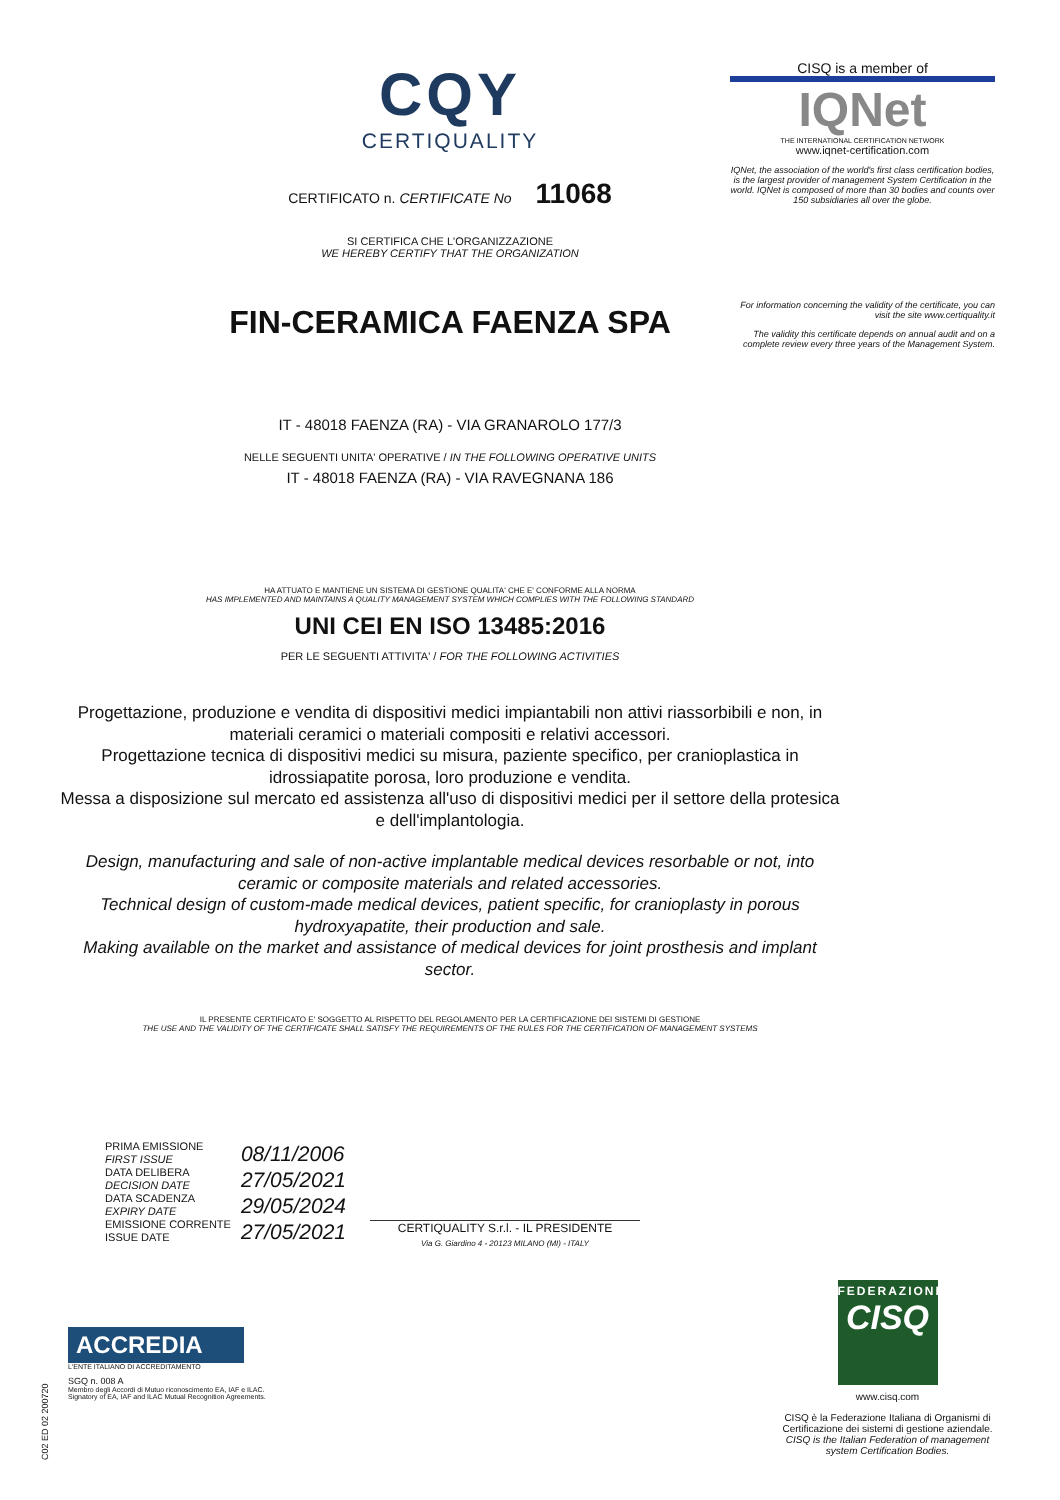CQY
CERTIQUALITY
CERTIFICATO n. CERTIFICATE No 11068
SI CERTIFICA CHE L'ORGANIZZAZIONE
WE HEREBY CERTIFY THAT THE ORGANIZATION
FIN-CERAMICA FAENZA SPA
IT - 48018 FAENZA (RA) - VIA GRANAROLO 177/3
NELLE SEGUENTI UNITA' OPERATIVE / IN THE FOLLOWING OPERATIVE UNITS
IT - 48018 FAENZA (RA) - VIA RAVEGNANA 186
HA ATTUATO E MANTIENE UN SISTEMA DI GESTIONE QUALITA' CHE E' CONFORME ALLA NORMA
HAS IMPLEMENTED AND MAINTAINS A QUALITY MANAGEMENT SYSTEM WHICH COMPLIES WITH THE FOLLOWING STANDARD
UNI CEI EN ISO 13485:2016
PER LE SEGUENTI ATTIVITA' / FOR THE FOLLOWING ACTIVITIES
Progettazione, produzione e vendita di dispositivi medici impiantabili non attivi riassorbibili e non, in materiali ceramici o materiali compositi e relativi accessori.
Progettazione tecnica di dispositivi medici su misura, paziente specifico, per cranioplastica in idrossiapatite porosa, loro produzione e vendita.
Messa a disposizione sul mercato ed assistenza all'uso di dispositivi medici per il settore della protesica e dell'implantologia.
Design, manufacturing and sale of non-active implantable medical devices resorbable or not, into ceramic or composite materials and related accessories.
Technical design of custom-made medical devices, patient specific, for cranioplasty in porous hydroxyapatite, their production and sale.
Making available on the market and assistance of medical devices for joint prosthesis and implant sector.
IL PRESENTE CERTIFICATO E' SOGGETTO AL RISPETTO DEL REGOLAMENTO PER LA CERTIFICAZIONE DEI SISTEMI DI GESTIONE
THE USE AND THE VALIDITY OF THE CERTIFICATE SHALL SATISFY THE REQUIREMENTS OF THE RULES FOR THE CERTIFICATION OF MANAGEMENT SYSTEMS
CISQ is a member of
IQNet
THE INTERNATIONAL CERTIFICATION NETWORK
www.iqnet-certification.com
IQNet, the association of the world's first class certification bodies, is the largest provider of management System Certification in the world. IQNet is composed of more than 30 bodies and counts over 150 subsidiaries all over the globe.
For information concerning the validity of the certificate, you can visit the site www.certiquality.it
The validity this certificate depends on annual audit and on a complete review every three years of the Management System.
| PRIMA EMISSIONE FIRST ISSUE | 08/11/2006 |
| DATA DELIBERA DECISION DATE | 27/05/2021 |
| DATA SCADENZA EXPIRY DATE | 29/05/2024 |
| EMISSIONE CORRENTE ISSUE DATE | 27/05/2021 |
CERTIQUALITY S.r.l. - IL PRESIDENTE
Via G. Giardino 4 - 20123 MILANO (MI) - ITALY
ACCREDIA
L'ENTE ITALIANO DI ACCREDITAMENTO
SGQ n. 008 A
Membro degli Accordi di Mutuo riconoscimento EA, IAF e ILAC.
Signatory of EA, IAF and ILAC Mutual Recognition Agreements.
FEDERAZIONE
CISQ
www.cisq.com
CISQ è la Federazione Italiana di Organismi di Certificazione dei sistemi di gestione aziendale.
CISQ is the Italian Federation of management system Certification Bodies.
C02 ED 02 200720